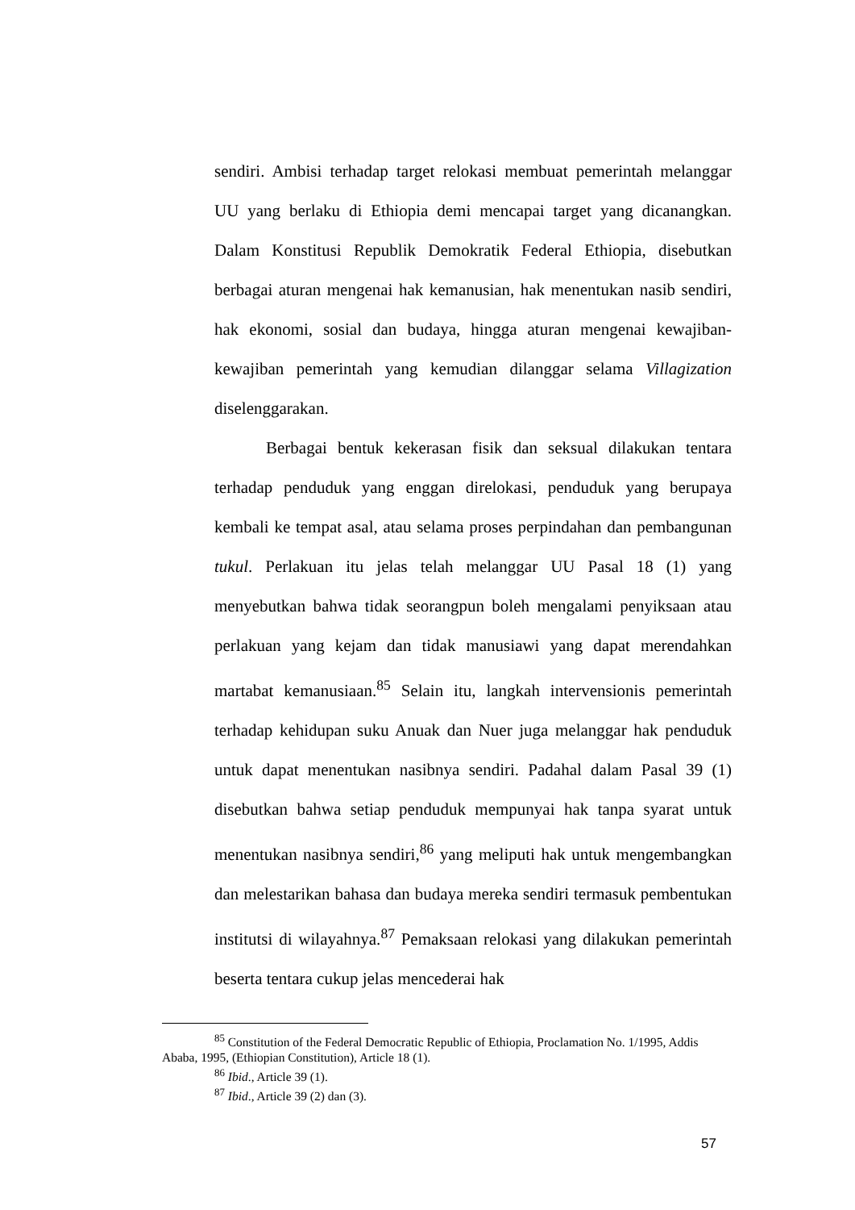sendiri. Ambisi terhadap target relokasi membuat pemerintah melanggar UU yang berlaku di Ethiopia demi mencapai target yang dicanangkan. Dalam Konstitusi Republik Demokratik Federal Ethiopia, disebutkan berbagai aturan mengenai hak kemanusian, hak menentukan nasib sendiri, hak ekonomi, sosial dan budaya, hingga aturan mengenai kewajiban-kewajiban pemerintah yang kemudian dilanggar selama Villagization diselenggarakan.
Berbagai bentuk kekerasan fisik dan seksual dilakukan tentara terhadap penduduk yang enggan direlokasi, penduduk yang berupaya kembali ke tempat asal, atau selama proses perpindahan dan pembangunan tukul. Perlakuan itu jelas telah melanggar UU Pasal 18 (1) yang menyebutkan bahwa tidak seorangpun boleh mengalami penyiksaan atau perlakuan yang kejam dan tidak manusiawi yang dapat merendahkan martabat kemanusiaan.<sup>85</sup> Selain itu, langkah intervensionis pemerintah terhadap kehidupan suku Anuak dan Nuer juga melanggar hak penduduk untuk dapat menentukan nasibnya sendiri. Padahal dalam Pasal 39 (1) disebutkan bahwa setiap penduduk mempunyai hak tanpa syarat untuk menentukan nasibnya sendiri,<sup>86</sup> yang meliputi hak untuk mengembangkan dan melestarikan bahasa dan budaya mereka sendiri termasuk pembentukan institutsi di wilayahnya.<sup>87</sup> Pemaksaan relokasi yang dilakukan pemerintah beserta tentara cukup jelas mencederai hak
<sup>85</sup> Constitution of the Federal Democratic Republic of Ethiopia, Proclamation No. 1/1995, Addis Ababa, 1995, (Ethiopian Constitution), Article 18 (1).
<sup>86</sup> Ibid., Article 39 (1).
<sup>87</sup> Ibid., Article 39 (2) dan (3).
57